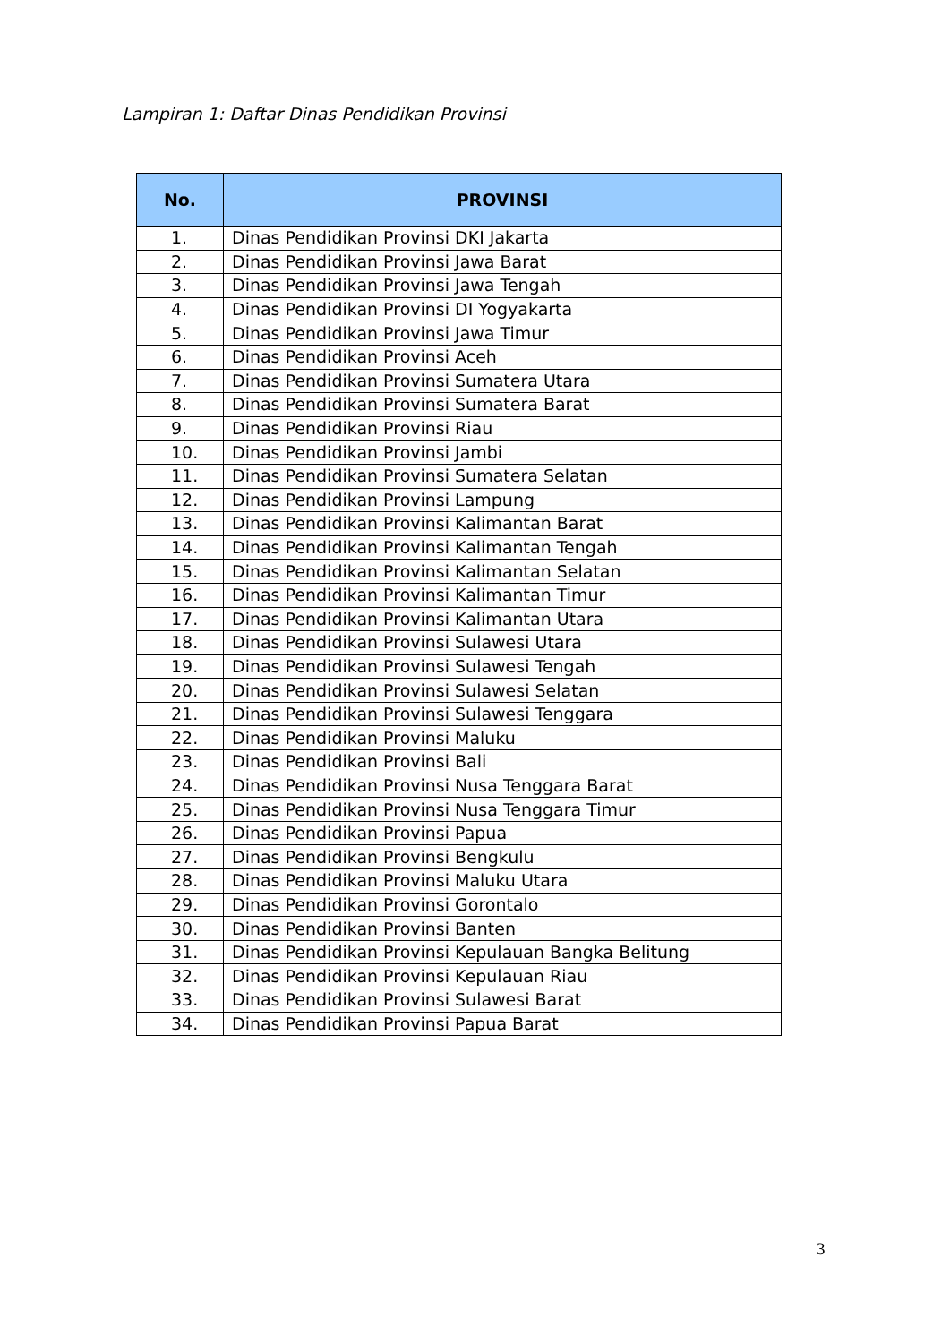Lampiran 1: Daftar Dinas Pendidikan Provinsi
| No. | PROVINSI |
| --- | --- |
| 1. | Dinas Pendidikan Provinsi DKI Jakarta |
| 2. | Dinas Pendidikan Provinsi Jawa Barat |
| 3. | Dinas Pendidikan Provinsi Jawa Tengah |
| 4. | Dinas Pendidikan Provinsi DI Yogyakarta |
| 5. | Dinas Pendidikan Provinsi Jawa Timur |
| 6. | Dinas Pendidikan Provinsi Aceh |
| 7. | Dinas Pendidikan Provinsi Sumatera Utara |
| 8. | Dinas Pendidikan Provinsi Sumatera Barat |
| 9. | Dinas Pendidikan Provinsi Riau |
| 10. | Dinas Pendidikan Provinsi Jambi |
| 11. | Dinas Pendidikan Provinsi Sumatera Selatan |
| 12. | Dinas Pendidikan Provinsi Lampung |
| 13. | Dinas Pendidikan Provinsi Kalimantan Barat |
| 14. | Dinas Pendidikan Provinsi Kalimantan Tengah |
| 15. | Dinas Pendidikan Provinsi Kalimantan Selatan |
| 16. | Dinas Pendidikan Provinsi Kalimantan Timur |
| 17. | Dinas Pendidikan Provinsi Kalimantan Utara |
| 18. | Dinas Pendidikan Provinsi Sulawesi Utara |
| 19. | Dinas Pendidikan Provinsi Sulawesi Tengah |
| 20. | Dinas Pendidikan Provinsi Sulawesi Selatan |
| 21. | Dinas Pendidikan Provinsi Sulawesi Tenggara |
| 22. | Dinas Pendidikan Provinsi Maluku |
| 23. | Dinas Pendidikan Provinsi Bali |
| 24. | Dinas Pendidikan Provinsi Nusa Tenggara Barat |
| 25. | Dinas Pendidikan Provinsi Nusa Tenggara Timur |
| 26. | Dinas Pendidikan Provinsi Papua |
| 27. | Dinas Pendidikan Provinsi Bengkulu |
| 28. | Dinas Pendidikan Provinsi Maluku Utara |
| 29. | Dinas Pendidikan Provinsi Gorontalo |
| 30. | Dinas Pendidikan Provinsi Banten |
| 31. | Dinas Pendidikan Provinsi Kepulauan Bangka Belitung |
| 32. | Dinas Pendidikan Provinsi Kepulauan Riau |
| 33. | Dinas Pendidikan Provinsi Sulawesi Barat |
| 34. | Dinas Pendidikan Provinsi Papua Barat |
3